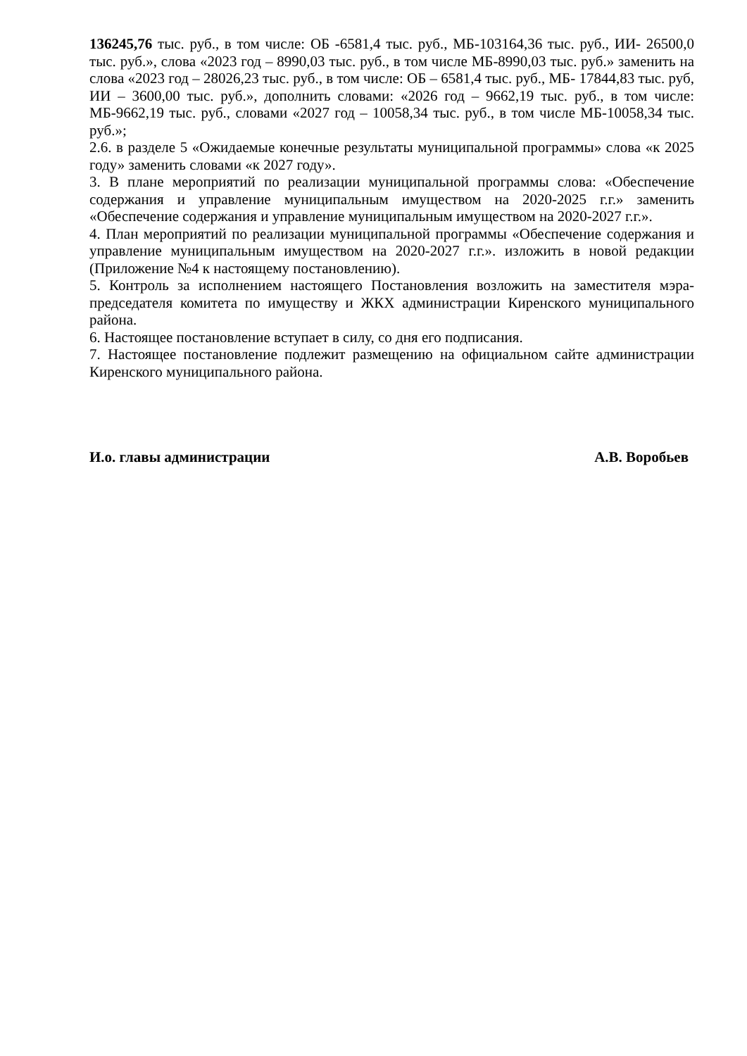136245,76 тыс. руб., в том числе: ОБ -6581,4 тыс. руб., МБ-103164,36 тыс. руб., ИИ- 26500,0 тыс. руб.», слова «2023 год – 8990,03 тыс. руб., в том числе МБ-8990,03 тыс. руб.» заменить на слова «2023 год – 28026,23 тыс. руб., в том числе: ОБ – 6581,4 тыс. руб., МБ- 17844,83 тыс. руб, ИИ – 3600,00 тыс. руб.», дополнить словами: «2026 год – 9662,19 тыс. руб., в том числе: МБ-9662,19 тыс. руб., словами «2027 год – 10058,34 тыс. руб., в том числе МБ-10058,34 тыс. руб.»;
2.6. в разделе 5 «Ожидаемые конечные результаты муниципальной программы» слова «к 2025 году» заменить словами «к 2027 году».
3. В плане мероприятий по реализации муниципальной программы слова: «Обеспечение содержания и управление муниципальным имуществом на 2020-2025 г.г.» заменить «Обеспечение содержания и управление муниципальным имуществом на 2020-2027 г.г.».
4. План мероприятий по реализации муниципальной программы «Обеспечение содержания и управление муниципальным имуществом на 2020-2027 г.г.». изложить в новой редакции (Приложение №4 к настоящему постановлению).
5. Контроль за исполнением настоящего Постановления возложить на заместителя мэра-председателя комитета по имуществу и ЖКХ администрации Киренского муниципального района.
6. Настоящее постановление вступает в силу, со дня его подписания.
7. Настоящее постановление подлежит размещению на официальном сайте администрации Киренского муниципального района.
И.о. главы администрации А.В. Воробьев